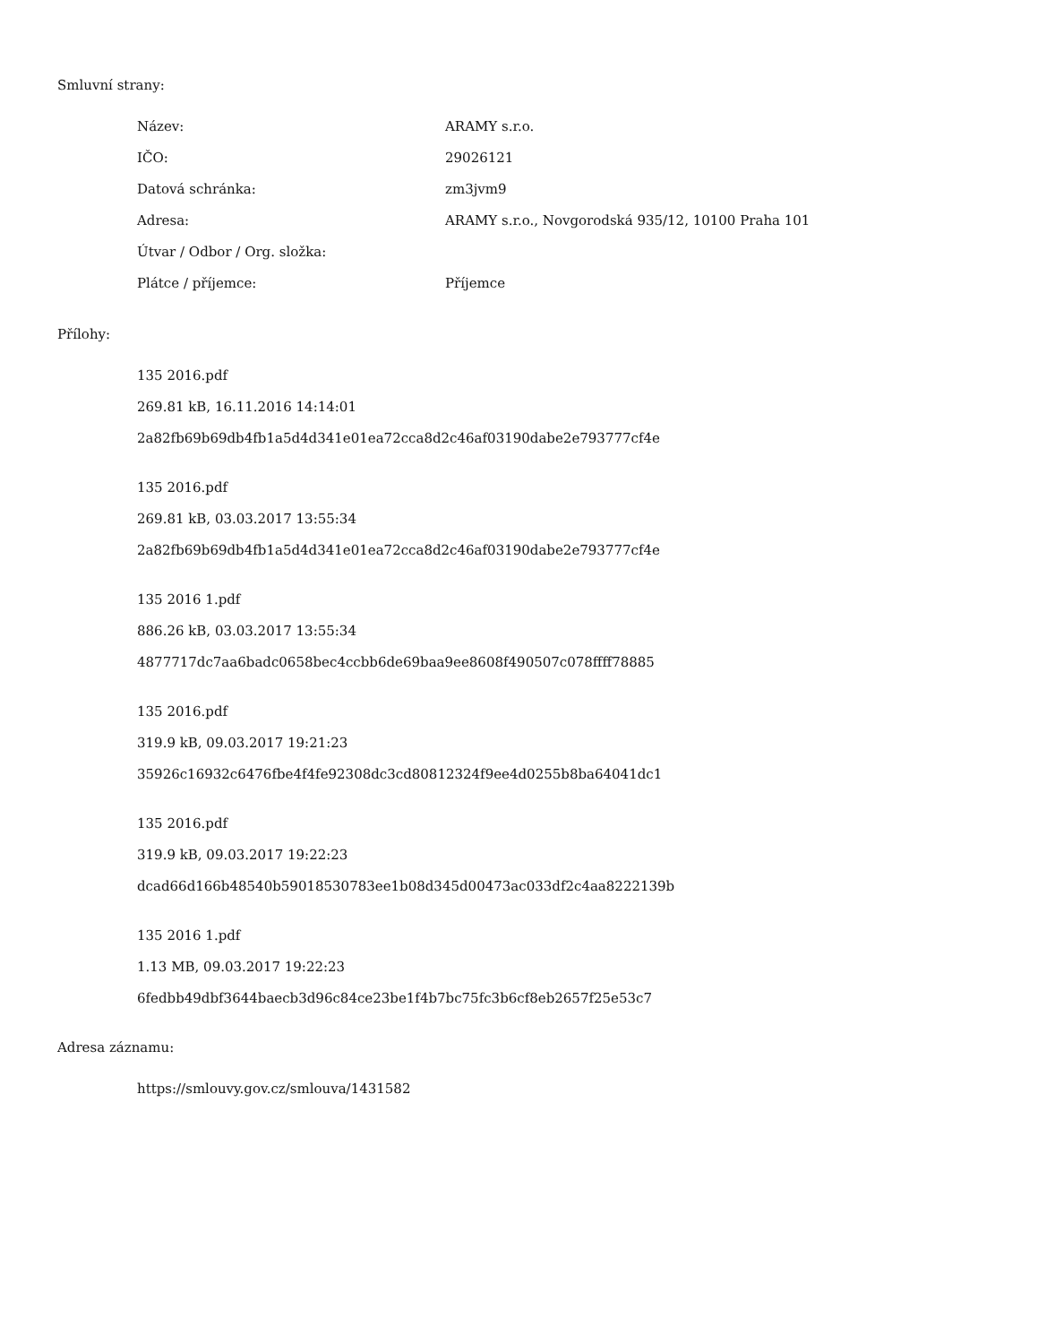Smluvní strany:
| Název: | ARAMY s.r.o. |
| IČO: | 29026121 |
| Datová schránka: | zm3jvm9 |
| Adresa: | ARAMY s.r.o., Novgorodská 935/12, 10100 Praha 101 |
| Útvar / Odbor / Org. složka: | |
| Plátce / příjemce: | Příjemce |
Přílohy:
135 2016.pdf
269.81 kB, 16.11.2016 14:14:01
2a82fb69b69db4fb1a5d4d341e01ea72cca8d2c46af03190dabe2e793777cf4e
135 2016.pdf
269.81 kB, 03.03.2017 13:55:34
2a82fb69b69db4fb1a5d4d341e01ea72cca8d2c46af03190dabe2e793777cf4e
135 2016 1.pdf
886.26 kB, 03.03.2017 13:55:34
4877717dc7aa6badc0658bec4ccbb6de69baa9ee8608f490507c078ffff78885
135 2016.pdf
319.9 kB, 09.03.2017 19:21:23
35926c16932c6476fbe4f4fe92308dc3cd80812324f9ee4d0255b8ba64041dc1
135 2016.pdf
319.9 kB, 09.03.2017 19:22:23
dcad66d166b48540b59018530783ee1b08d345d00473ac033df2c4aa8222139b
135 2016 1.pdf
1.13 MB, 09.03.2017 19:22:23
6fedbb49dbf3644baecb3d96c84ce23be1f4b7bc75fc3b6cf8eb2657f25e53c7
Adresa záznamu:
https://smlouvy.gov.cz/smlouva/1431582